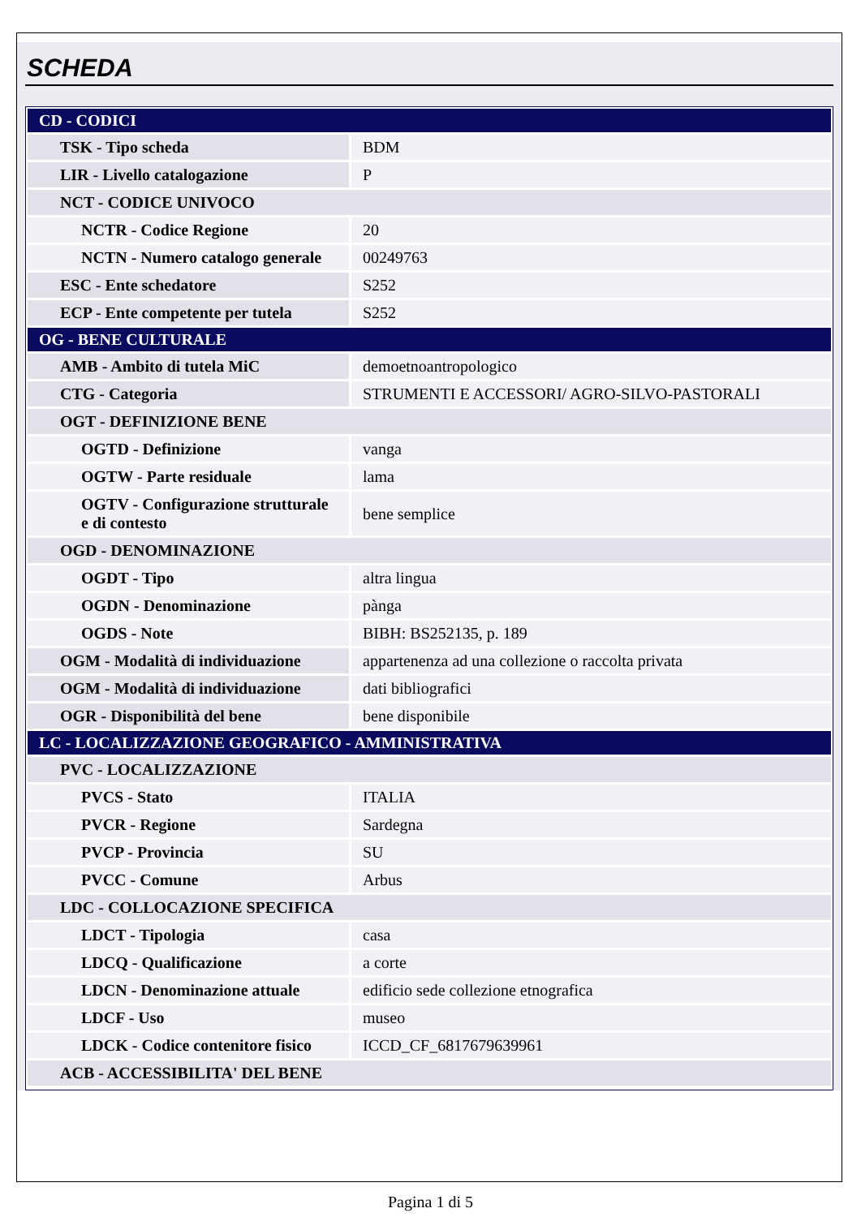SCHEDA
| CD - CODICI | |
| TSK - Tipo scheda | BDM |
| LIR - Livello catalogazione | P |
| NCT - CODICE UNIVOCO | |
| NCTR - Codice Regione | 20 |
| NCTN - Numero catalogo generale | 00249763 |
| ESC - Ente schedatore | S252 |
| ECP - Ente competente per tutela | S252 |
| OG - BENE CULTURALE | |
| AMB - Ambito di tutela MiC | demoetnoantropologico |
| CTG - Categoria | STRUMENTI E ACCESSORI/ AGRO-SILVO-PASTORALI |
| OGT - DEFINIZIONE BENE | |
| OGTD - Definizione | vanga |
| OGTW - Parte residuale | lama |
| OGTV - Configurazione strutturale e di contesto | bene semplice |
| OGD - DENOMINAZIONE | |
| OGDT - Tipo | altra lingua |
| OGDN - Denominazione | pànga |
| OGDS - Note | BIBH: BS252135, p. 189 |
| OGM - Modalità di individuazione | appartenenza ad una collezione o raccolta privata |
| OGM - Modalità di individuazione | dati bibliografici |
| OGR - Disponibilità del bene | bene disponibile |
| LC - LOCALIZZAZIONE GEOGRAFICO - AMMINISTRATIVA | |
| PVC - LOCALIZZAZIONE | |
| PVCS - Stato | ITALIA |
| PVCR - Regione | Sardegna |
| PVCP - Provincia | SU |
| PVCC - Comune | Arbus |
| LDC - COLLOCAZIONE SPECIFICA | |
| LDCT - Tipologia | casa |
| LDCQ - Qualificazione | a corte |
| LDCN - Denominazione attuale | edificio sede collezione etnografica |
| LDCF - Uso | museo |
| LDCK - Codice contenitore fisico | ICCD_CF_6817679639961 |
| ACB - ACCESSIBILITA' DEL BENE | |
Pagina 1 di 5